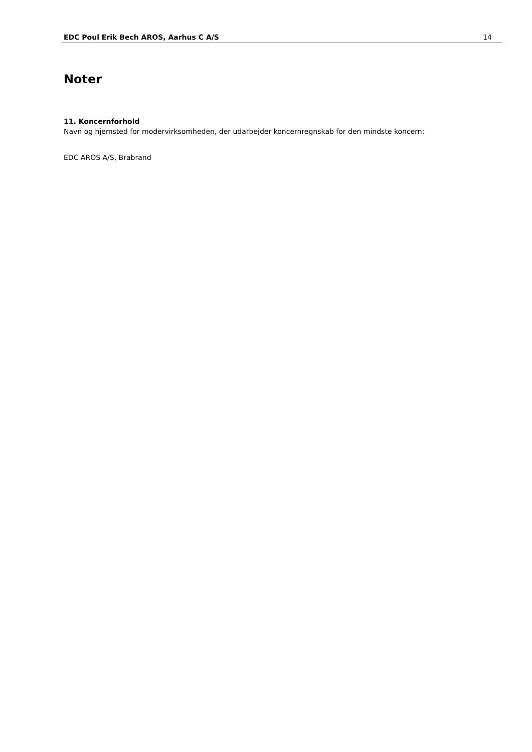EDC Poul Erik Bech AROS, Aarhus C A/S 14
Noter
11. Koncernforhold
Navn og hjemsted for modervirksomheden, der udarbejder koncernregnskab for den mindste koncern:
EDC AROS A/S, Brabrand